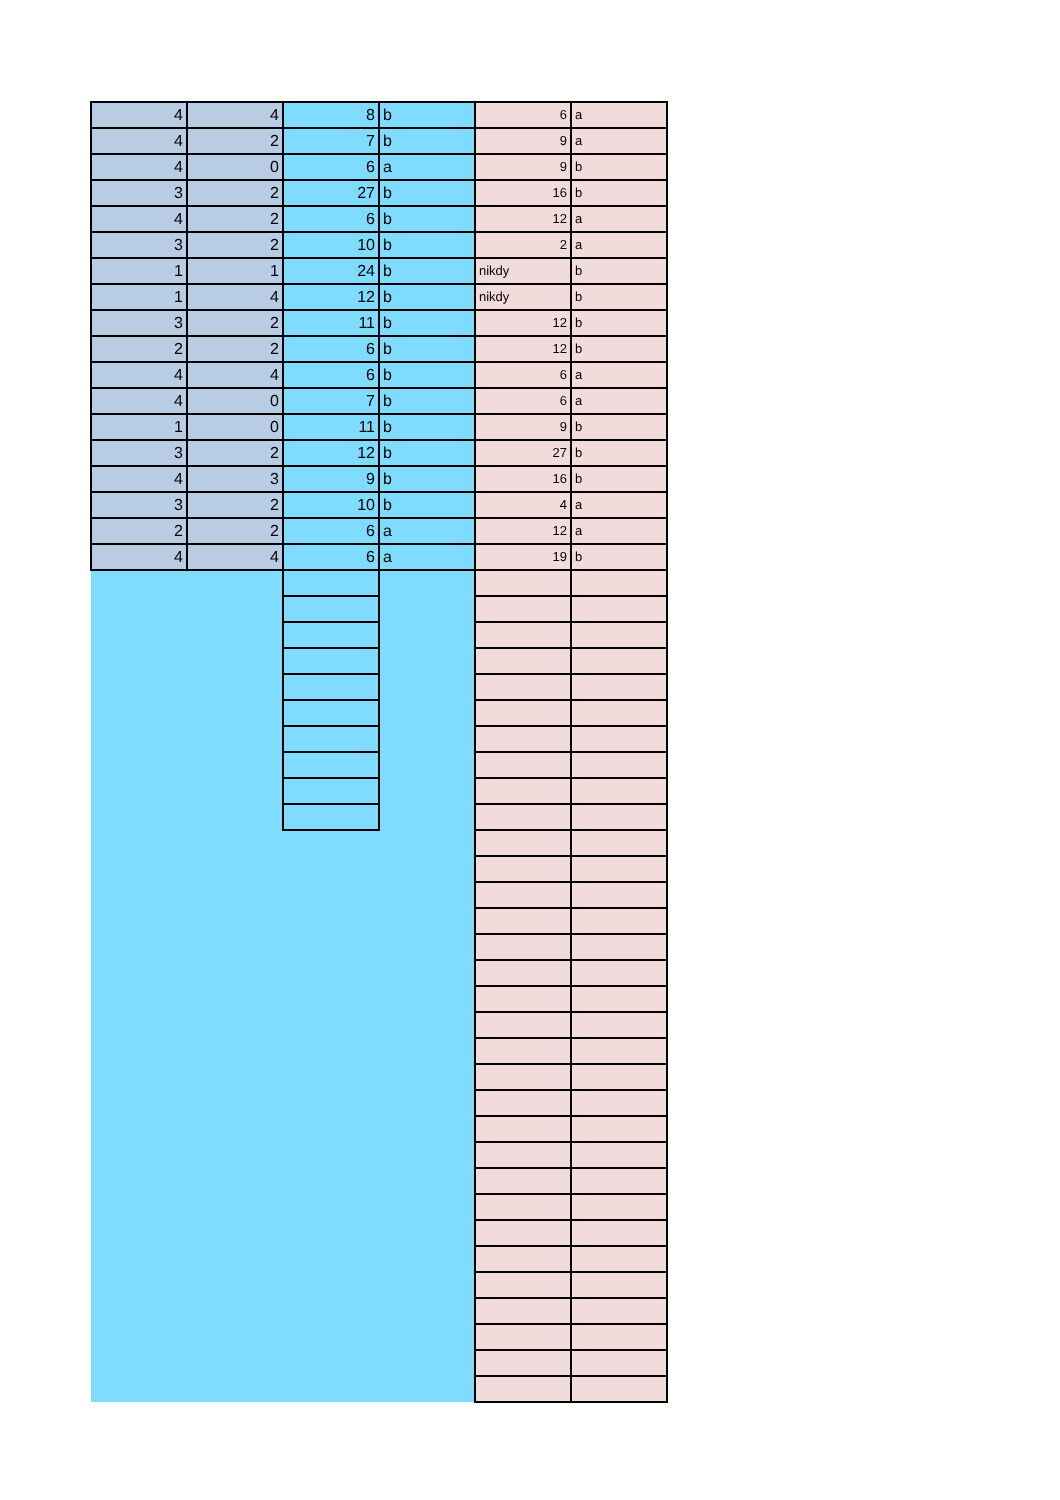| 4 | 4 | 8 | b | 6 | a |
| 4 | 2 | 7 | b | 9 | a |
| 4 | 0 | 6 | a | 9 | b |
| 3 | 2 | 27 | b | 16 | b |
| 4 | 2 | 6 | b | 12 | a |
| 3 | 2 | 10 | b | 2 | a |
| 1 | 1 | 24 | b | nikdy | b |
| 1 | 4 | 12 | b | nikdy | b |
| 3 | 2 | 11 | b | 12 | b |
| 2 | 2 | 6 | b | 12 | b |
| 4 | 4 | 6 | b | 6 | a |
| 4 | 0 | 7 | b | 6 | a |
| 1 | 0 | 11 | b | 9 | b |
| 3 | 2 | 12 | b | 27 | b |
| 4 | 3 | 9 | b | 16 | b |
| 3 | 2 | 10 | b | 4 | a |
| 2 | 2 | 6 | a | 12 | a |
| 4 | 4 | 6 | a | 19 | b |